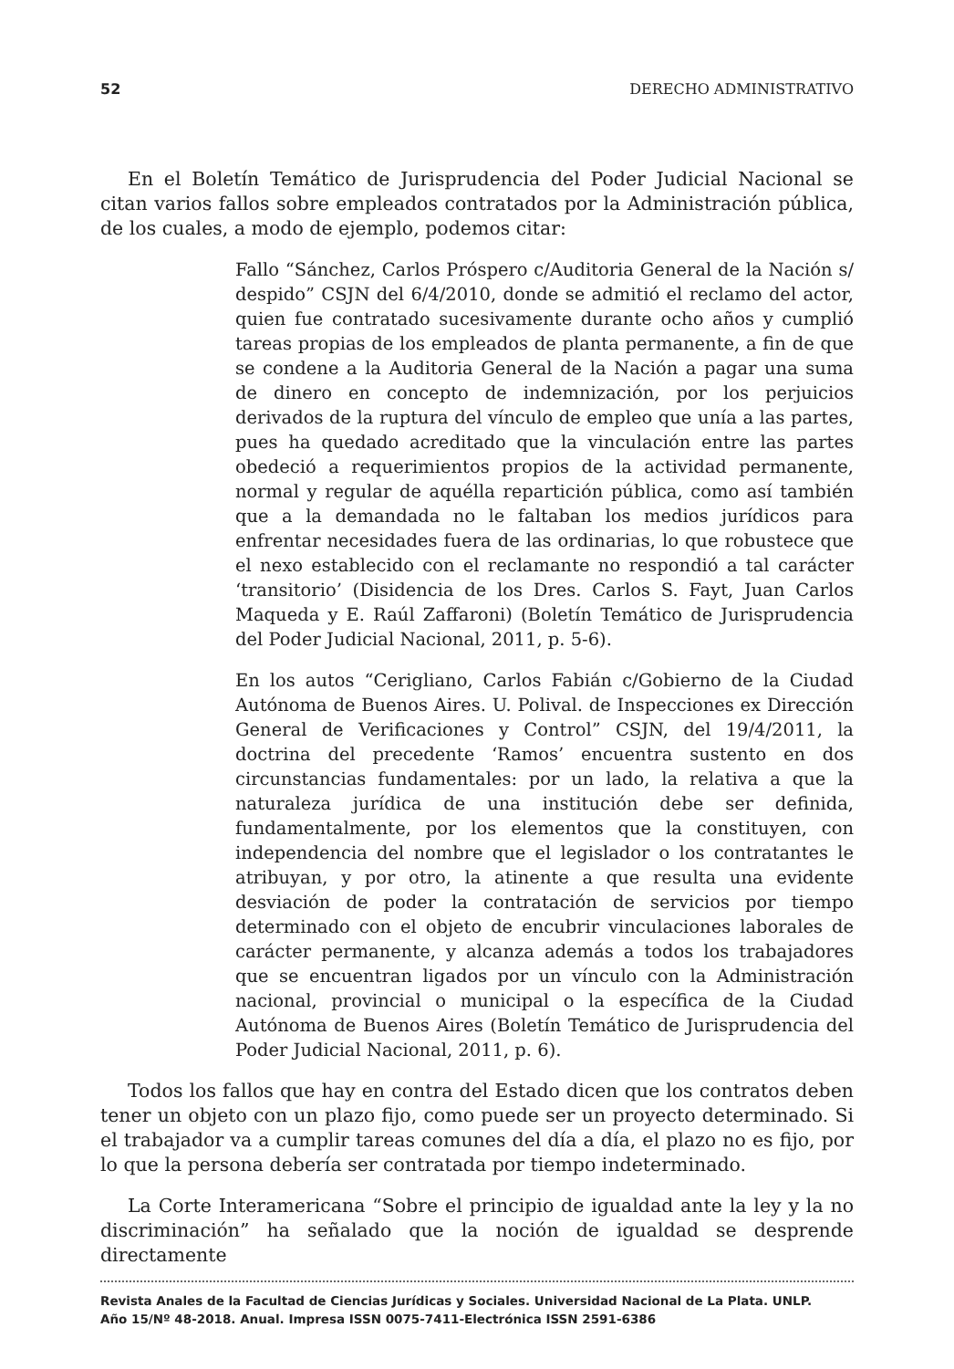52 DERECHO ADMINISTRATIVO
En el Boletín Temático de Jurisprudencia del Poder Judicial Nacional se citan varios fallos sobre empleados contratados por la Administración pública, de los cuales, a modo de ejemplo, podemos citar:
Fallo “Sánchez, Carlos Próspero c/Auditoria General de la Nación s/ despido” CSJN del 6/4/2010, donde se admitió el reclamo del actor, quien fue contratado sucesivamente durante ocho años y cumplió tareas propias de los empleados de planta permanente, a fin de que se condene a la Auditoria General de la Nación a pagar una suma de dinero en concepto de indemnización, por los perjuicios derivados de la ruptura del vínculo de empleo que unía a las partes, pues ha quedado acreditado que la vinculación entre las partes obedeció a requerimientos propios de la actividad permanente, normal y regular de aquélla repartición pública, como así también que a la demandada no le faltaban los medios jurídicos para enfrentar necesidades fuera de las ordinarias, lo que robustece que el nexo establecido con el reclamante no respondió a tal carácter ‘transitorio’ (Disidencia de los Dres. Carlos S. Fayt, Juan Carlos Maqueda y E. Raúl Zaffaroni) (Boletín Temático de Jurisprudencia del Poder Judicial Nacional, 2011, p. 5-6).
En los autos “Cerigliano, Carlos Fabián c/Gobierno de la Ciudad Autónoma de Buenos Aires. U. Polival. de Inspecciones ex Dirección General de Verificaciones y Control” CSJN, del 19/4/2011, la doctrina del precedente ‘Ramos’ encuentra sustento en dos circunstancias fundamentales: por un lado, la relativa a que la naturaleza jurídica de una institución debe ser definida, fundamentalmente, por los elementos que la constituyen, con independencia del nombre que el legislador o los contratantes le atribuyan, y por otro, la atinente a que resulta una evidente desviación de poder la contratación de servicios por tiempo determinado con el objeto de encubrir vinculaciones laborales de carácter permanente, y alcanza además a todos los trabajadores que se encuentran ligados por un vínculo con la Administración nacional, provincial o municipal o la específica de la Ciudad Autónoma de Buenos Aires (Boletín Temático de Jurisprudencia del Poder Judicial Nacional, 2011, p. 6).
Todos los fallos que hay en contra del Estado dicen que los contratos deben tener un objeto con un plazo fijo, como puede ser un proyecto determinado. Si el trabajador va a cumplir tareas comunes del día a día, el plazo no es fijo, por lo que la persona debería ser contratada por tiempo indeterminado.
La Corte Interamericana “Sobre el principio de igualdad ante la ley y la no discriminación” ha señalado que la noción de igualdad se desprende directamente
Revista Anales de la Facultad de Ciencias Jurídicas y Sociales. Universidad Nacional de La Plata. UNLP.
Año 15/Nº 48-2018. Anual. Impresa ISSN 0075-7411-Electrónica ISSN 2591-6386